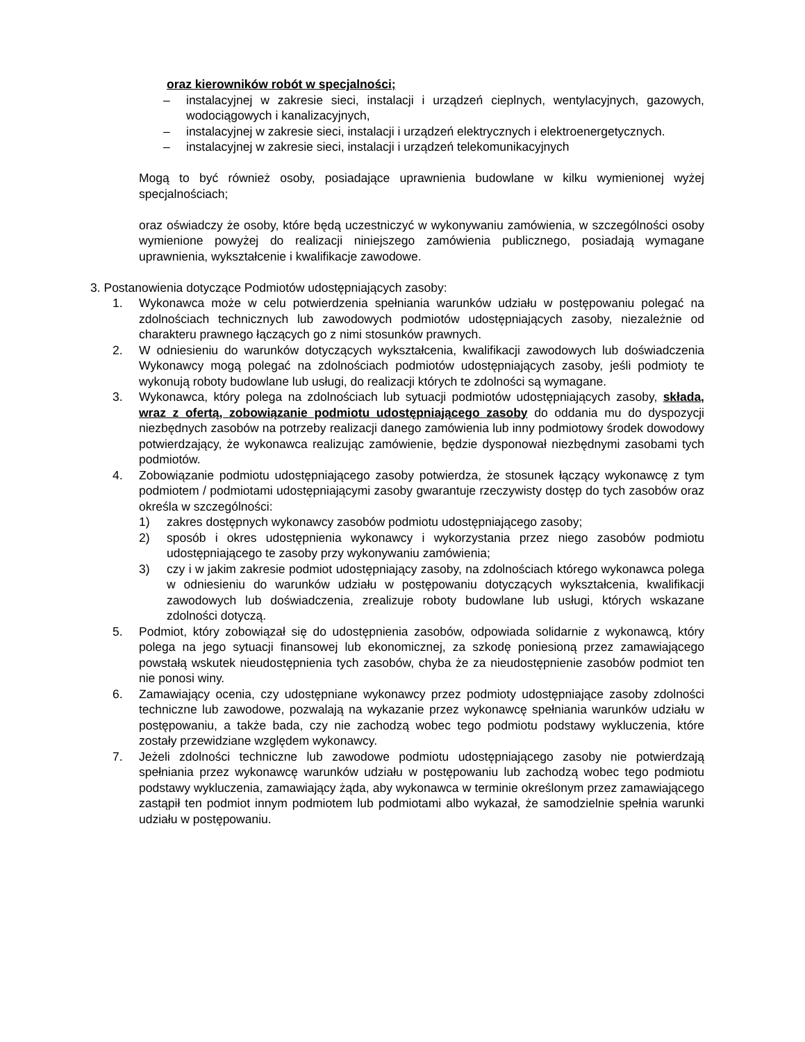oraz kierowników robót w specjalności;
– instalacyjnej w zakresie sieci, instalacji i urządzeń cieplnych, wentylacyjnych, gazowych, wodociągowych i kanalizacyjnych,
– instalacyjnej w zakresie sieci, instalacji i urządzeń elektrycznych i elektroenergetycznych.
– instalacyjnej w zakresie sieci, instalacji i urządzeń telekomunikacyjnych
Mogą to być również osoby, posiadające uprawnienia budowlane w kilku wymienionej wyżej specjalnościach;
oraz oświadczy że osoby, które będą uczestniczyć w wykonywaniu zamówienia, w szczególności osoby wymienione powyżej do realizacji niniejszego zamówienia publicznego, posiadają wymagane uprawnienia, wykształcenie i kwalifikacje zawodowe.
3. Postanowienia dotyczące Podmiotów udostępniających zasoby:
1. Wykonawca może w celu potwierdzenia spełniania warunków udziału w postępowaniu polegać na zdolnościach technicznych lub zawodowych podmiotów udostępniających zasoby, niezależnie od charakteru prawnego łączących go z nimi stosunków prawnych.
2. W odniesieniu do warunków dotyczących wykształcenia, kwalifikacji zawodowych lub doświadczenia Wykonawcy mogą polegać na zdolnościach podmiotów udostępniających zasoby, jeśli podmioty te wykonują roboty budowlane lub usługi, do realizacji których te zdolności są wymagane.
3. Wykonawca, który polega na zdolnościach lub sytuacji podmiotów udostępniających zasoby, składa, wraz z ofertą, zobowiązanie podmiotu udostępniającego zasoby do oddania mu do dyspozycji niezbędnych zasobów na potrzeby realizacji danego zamówienia lub inny podmiotowy środek dowodowy potwierdzający, że wykonawca realizując zamówienie, będzie dysponował niezbędnymi zasobami tych podmiotów.
4. Zobowiązanie podmiotu udostępniającego zasoby potwierdza, że stosunek łączący wykonawcę z tym podmiotem / podmiotami udostępniającymi zasoby gwarantuje rzeczywisty dostęp do tych zasobów oraz określa w szczególności:
1) zakres dostępnych wykonawcy zasobów podmiotu udostępniającego zasoby;
2) sposób i okres udostępnienia wykonawcy i wykorzystania przez niego zasobów podmiotu udostępniającego te zasoby przy wykonywaniu zamówienia;
3) czy i w jakim zakresie podmiot udostępniający zasoby, na zdolnościach którego wykonawca polega w odniesieniu do warunków udziału w postępowaniu dotyczących wykształcenia, kwalifikacji zawodowych lub doświadczenia, zrealizuje roboty budowlane lub usługi, których wskazane zdolności dotyczą.
5. Podmiot, który zobowiązał się do udostępnienia zasobów, odpowiada solidarnie z wykonawcą, który polega na jego sytuacji finansowej lub ekonomicznej, za szkodę poniesioną przez zamawiającego powstałą wskutek nieudostępnienia tych zasobów, chyba że za nieudostępnienie zasobów podmiot ten nie ponosi winy.
6. Zamawiający ocenia, czy udostępniane wykonawcy przez podmioty udostępniające zasoby zdolności techniczne lub zawodowe, pozwalają na wykazanie przez wykonawcę spełniania warunków udziału w postępowaniu, a także bada, czy nie zachodzą wobec tego podmiotu podstawy wykluczenia, które zostały przewidziane względem wykonawcy.
7. Jeżeli zdolności techniczne lub zawodowe podmiotu udostępniającego zasoby nie potwierdzają spełniania przez wykonawcę warunków udziału w postępowaniu lub zachodzą wobec tego podmiotu podstawy wykluczenia, zamawiający żąda, aby wykonawca w terminie określonym przez zamawiającego zastąpił ten podmiot innym podmiotem lub podmiotami albo wykazał, że samodzielnie spełnia warunki udziału w postępowaniu.